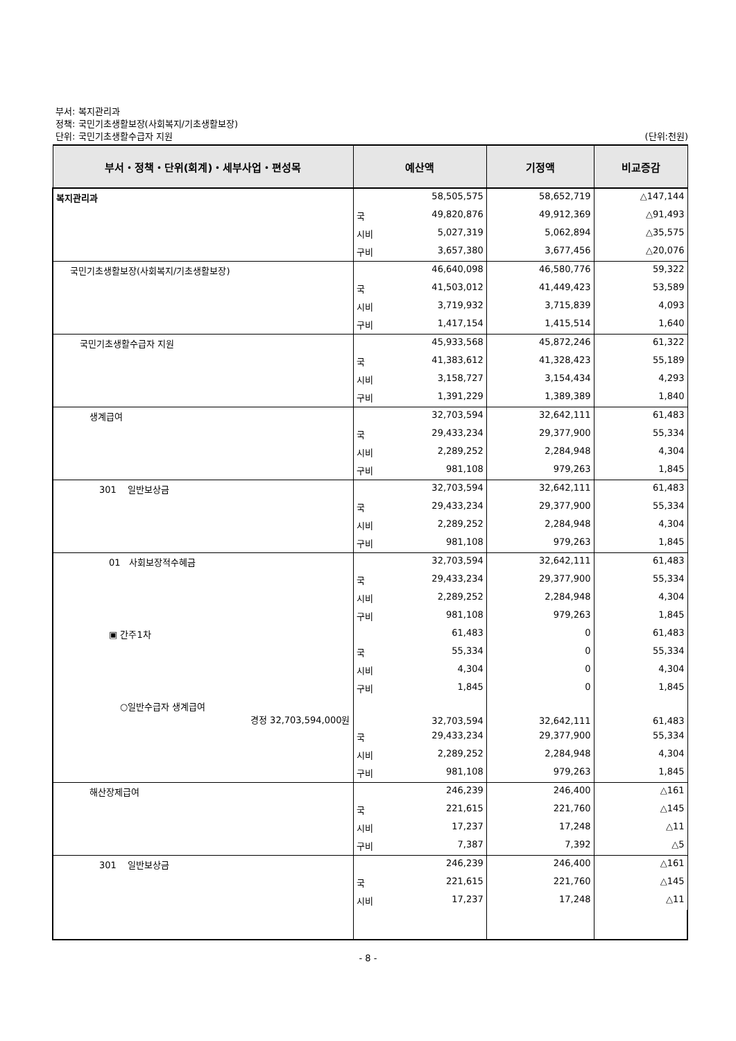부서: 복지관리과
정책: 국민기초생활보장(사회복지/기초생활보장)
단위: 국민기초생활수급자 지원 (단위:천원)
| 부서・정책・단위(회계)・세부사업・편성목 | 예산액 | | 기정액 | 비교증감 |
| --- | --- | --- | --- | --- |
| 복지관리과 | | 58,505,575 | 58,652,719 | △147,144 |
| | 국 | 49,820,876 | 49,912,369 | △91,493 |
| | 시비 | 5,027,319 | 5,062,894 | △35,575 |
| | 구비 | 3,657,380 | 3,677,456 | △20,076 |
| 국민기초생활보장(사회복지/기초생활보장) | | 46,640,098 | 46,580,776 | 59,322 |
| | 국 | 41,503,012 | 41,449,423 | 53,589 |
| | 시비 | 3,719,932 | 3,715,839 | 4,093 |
| | 구비 | 1,417,154 | 1,415,514 | 1,640 |
| 국민기초생활수급자 지원 | | 45,933,568 | 45,872,246 | 61,322 |
| | 국 | 41,383,612 | 41,328,423 | 55,189 |
| | 시비 | 3,158,727 | 3,154,434 | 4,293 |
| | 구비 | 1,391,229 | 1,389,389 | 1,840 |
| 생계급여 | | 32,703,594 | 32,642,111 | 61,483 |
| | 국 | 29,433,234 | 29,377,900 | 55,334 |
| | 시비 | 2,289,252 | 2,284,948 | 4,304 |
| | 구비 | 981,108 | 979,263 | 1,845 |
| 301 일반보상금 | | 32,703,594 | 32,642,111 | 61,483 |
| | 국 | 29,433,234 | 29,377,900 | 55,334 |
| | 시비 | 2,289,252 | 2,284,948 | 4,304 |
| | 구비 | 981,108 | 979,263 | 1,845 |
| 01 사회보장적수혜금 | | 32,703,594 | 32,642,111 | 61,483 |
| | 국 | 29,433,234 | 29,377,900 | 55,334 |
| | 시비 | 2,289,252 | 2,284,948 | 4,304 |
| | 구비 | 981,108 | 979,263 | 1,845 |
| ▣ 간주1차 | | 61,483 | 0 | 61,483 |
| | 국 | 55,334 | 0 | 55,334 |
| | 시비 | 4,304 | 0 | 4,304 |
| | 구비 | 1,845 | 0 | 1,845 |
| ○일반수급자 생계급여 경정 32,703,594,000원 | | 32,703,594 | 32,642,111 | 61,483 |
| | 국 | 29,433,234 | 29,377,900 | 55,334 |
| | 시비 | 2,289,252 | 2,284,948 | 4,304 |
| | 구비 | 981,108 | 979,263 | 1,845 |
| 해산장제급여 | | 246,239 | 246,400 | △161 |
| | 국 | 221,615 | 221,760 | △145 |
| | 시비 | 17,237 | 17,248 | △11 |
| | 구비 | 7,387 | 7,392 | △5 |
| 301 일반보상금 | | 246,239 | 246,400 | △161 |
| | 국 | 221,615 | 221,760 | △145 |
| | 시비 | 17,237 | 17,248 | △11 |
- 8 -